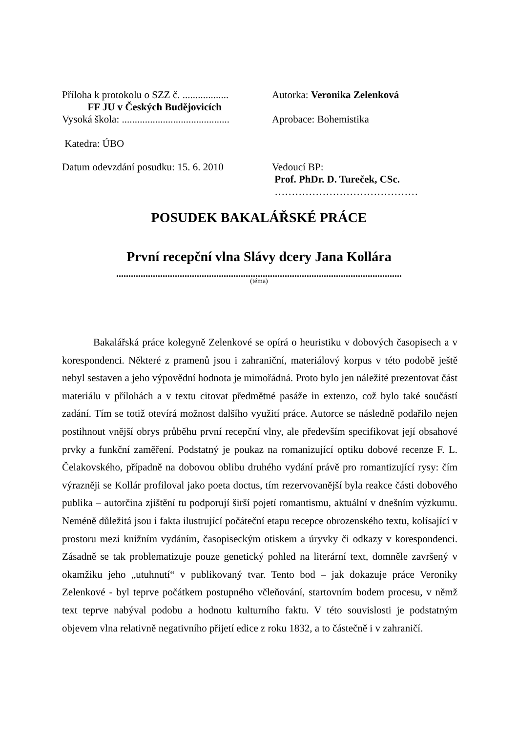Příloha k protokolu o SZZ č. ..................
FF JU v Českých Budějovicích
Vysoká škola: ..........................................
Autorka: Veronika Zelenková
Aprobace: Bohemistika
Katedra: ÚBO
Datum odevzdání posudku: 15. 6. 2010
Vedoucí BP:
Prof. PhDr. D. Tureček, CSc.
……………………………………
POSUDEK BAKALÁŘSKÉ PRÁCE
První recepční vlna Slávy dcery Jana Kollára
.....................................................................................................................
(téma)
Bakalářská práce kolegyně Zelenkové se opírá o heuristiku v dobových časopisech a v korespondenci. Některé z pramenů jsou i zahraniční, materiálový korpus v této podobě ještě nebyl sestaven a jeho výpovědní hodnota je mimořádná. Proto bylo jen náležité prezentovat část materiálu v přílohách a v textu citovat předmětné pasáže in extenzo, což bylo také součástí zadání. Tím se totiž otevírá možnost dalšího využití práce. Autorce se následně podařilo nejen postihnout vnější obrys průběhu první recepční vlny, ale především specifikovat její obsahové prvky a funkční zaměření. Podstatný je poukaz na romanizující optiku dobové recenze F. L. Čelakovského, případně na dobovou oblibu druhého vydání právě pro romantizující rysy: čím výrazněji se Kollár profiloval jako poeta doctus, tím rezervovanější byla reakce části dobového publika – autorčina zjištění tu podporují širší pojetí romantismu, aktuální v dnešním výzkumu. Neméně důležitá jsou i fakta ilustrující počáteční etapu recepce obrozenského textu, kolísající v prostoru mezi knižním vydáním, časopiseckým otiskem a úryvky či odkazy v korespondenci. Zásadně se tak problematizuje pouze genetický pohled na literární text, domněle završený v okamžiku jeho „utuhnutí“ v publikovaný tvar. Tento bod – jak dokazuje práce Veroniky Zelenkové - byl teprve počátkem postupného včleňování, startovním bodem procesu, v němž text teprve nabýval podobu a hodnotu kulturního faktu. V této souvislosti je podstatným objevem vlna relativně negativního přijetí edice z roku 1832, a to částečně i v zahraničí.